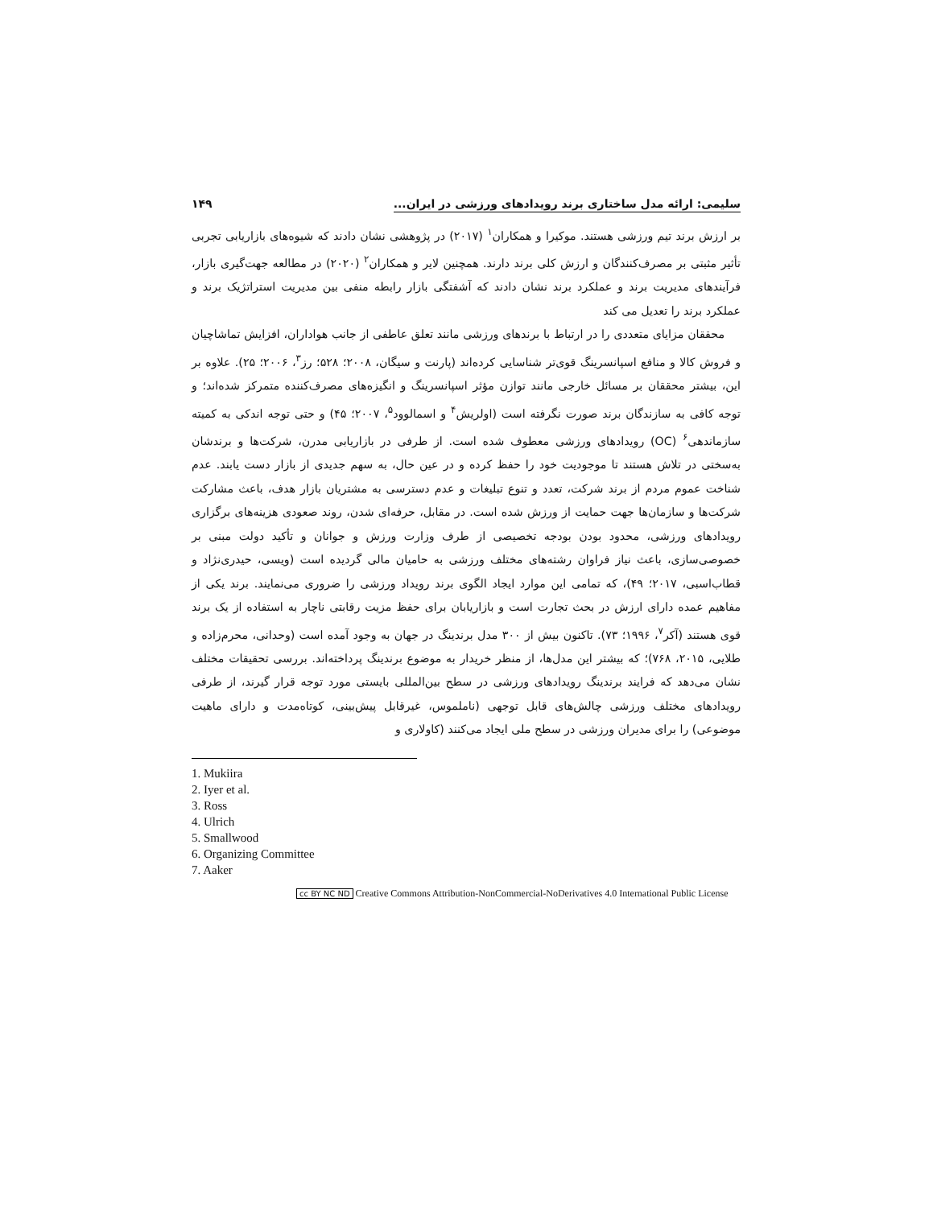سلیمی: ارائه مدل ساختاری برند رویدادهای ورزشی در ایران... ۱۴۹
بر ارزش برند تیم ورزشی هستند. موکیرا و همکاران<sup>۱</sup> (۲۰۱۷) در پژوهشی نشان دادند که شیوه‌های بازاریابی تجربی تأثیر مثبتی بر مصرف‌کنندگان و ارزش کلی برند دارند. همچنین لایر و همکاران<sup>۲</sup> (۲۰۲۰) در مطالعه جهت‌گیری بازار، فرآیندهای مدیریت برند و عملکرد برند نشان دادند که آشفتگی بازار رابطه منفی بین مدیریت استراتژیک برند و عملکرد برند را تعدیل می کند
محققان مزایای متعددی را در ارتباط با برندهای ورزشی مانند تعلق عاطفی از جانب هواداران، افزایش تماشاچیان و فروش کالا و منافع اسپانسرینگ قوی‌تر شناسایی کرده‌اند (پارنت و سیگان، ۲۰۰۸؛ ۵۲۸؛ رز<sup>۳</sup>، ۲۰۰۶؛ ۲۵). علاوه بر این، بیشتر محققان بر مسائل خارجی مانند توازن مؤثر اسپانسرینگ و انگیزه‌های مصرف‌کننده متمرکز شده‌اند؛ و توجه کافی به سازندگان برند صورت نگرفته است (اولریش<sup>۴</sup> و اسمالوود<sup>۵</sup>، ۲۰۰۷؛ ۴۵) و حتی توجه اندکی به کمیته سازماندهی<sup>۶</sup> (OC) رویدادهای ورزشی معطوف شده است. از طرفی در بازاریابی مدرن، شرکت‌ها و برندشان به‌سختی در تلاش هستند تا موجودیت خود را حفظ کرده و در عین حال، به سهم جدیدی از بازار دست یابند. عدم شناخت عموم مردم از برند شرکت، تعدد و تنوع تبلیغات و عدم دسترسی به مشتریان بازار هدف، باعث مشارکت شرکت‌ها و سازمان‌ها جهت حمایت از ورزش شده است. در مقابل، حرفه‌ای شدن، روند صعودی هزینه‌های برگزاری رویدادهای ورزشی، محدود بودن بودجه تخصیصی از طرف وزارت ورزش و جوانان و تأکید دولت مبنی بر خصوصی‌سازی، باعث نیاز فراوان رشته‌های مختلف ورزشی به حامیان مالی گردیده است (ویسی، حیدری‌نژاد و قطاب‌اسبی، ۲۰۱۷؛ ۴۹)، که تمامی این موارد ایجاد الگوی برند رویداد ورزشی را ضروری می‌نمایند. برند یکی از مفاهیم عمده دارای ارزش در بحث تجارت است و بازاریابان برای حفظ مزیت رقابتی ناچار به استفاده از یک برند قوی هستند (آکر<sup>۷</sup>، ۱۹۹۶؛ ۷۳). تاکنون بیش از ۳۰۰ مدل برندینگ در جهان به وجود آمده است (وحدانی، محرم‌زاده و طلایی، ۲۰۱۵، ۷۶۸)؛ که بیشتر این مدل‌ها، از منظر خریدار به موضوع برندینگ پرداخته‌اند. بررسی تحقیقات مختلف نشان می‌دهد که فرایند برندینگ رویدادهای ورزشی در سطح بین‌المللی بایستی مورد توجه قرار گیرند، از طرفی رویدادهای مختلف ورزشی چالش‌های قابل توجهی (ناملموس، غیرقابل پیش‌بینی، کوتاه‌مدت و دارای ماهیت موضوعی) را برای مدیران ورزشی در سطح ملی ایجاد می‌کنند (کاولاری و
1. Mukiira
2. Iyer et al.
3. Ross
4. Ulrich
5. Smallwood
6. Organizing Committee
7. Aaker
cc BY NC ND Creative Commons Attribution-NonCommercial-NoDerivatives 4.0 International Public License